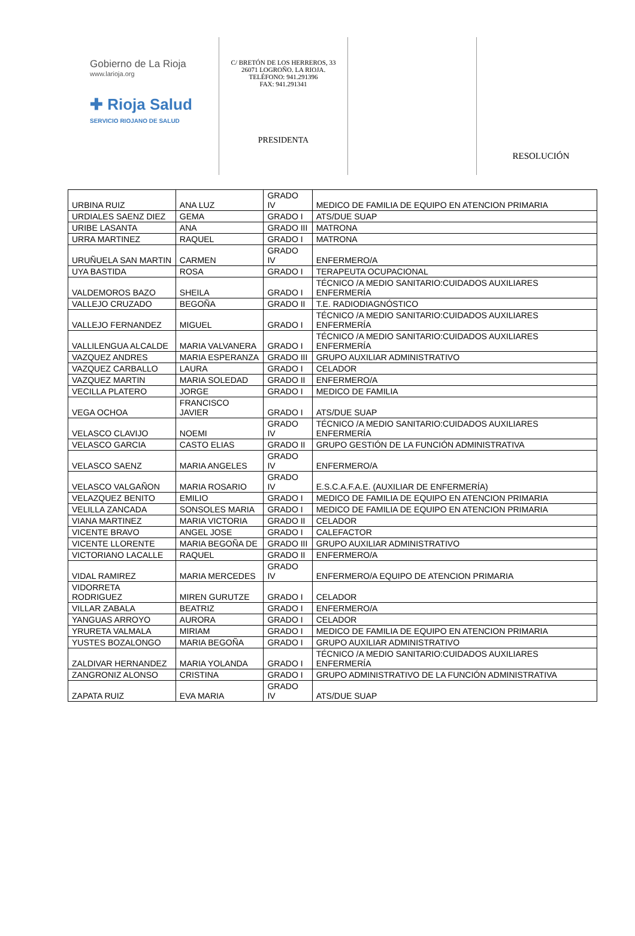Gobierno de La Rioja
www.larioja.org
✚ Rioja Salud
SERVICIO RIOJANO DE SALUD
C/ BRETÓN DE LOS HERREROS, 33
26071 LOGROÑO. LA RIOJA.
TELÉFONO: 941.291396
FAX: 941.291341
PRESIDENTA
RESOLUCIÓN
| URBINA RUIZ | ANA LUZ | GRADO IV | MEDICO DE FAMILIA DE EQUIPO EN ATENCION PRIMARIA |
| URDIALES SAENZ DIEZ | GEMA | GRADO I | ATS/DUE SUAP |
| URIBE LASANTA | ANA | GRADO III | MATRONA |
| URRA MARTINEZ | RAQUEL | GRADO I | MATRONA |
| URUÑUELA SAN MARTIN | CARMEN | GRADO IV | ENFERMERO/A |
| UYA BASTIDA | ROSA | GRADO I | TERAPEUTA OCUPACIONAL |
| VALDEMOROS BAZO | SHEILA | GRADO I | TÉCNICO /A MEDIO SANITARIO:CUIDADOS AUXILIARES ENFERMERÍA |
| VALLEJO CRUZADO | BEGOÑA | GRADO II | T.E. RADIODIAGNÓSTICO |
| VALLEJO FERNANDEZ | MIGUEL | GRADO I | TÉCNICO /A MEDIO SANITARIO:CUIDADOS AUXILIARES ENFERMERÍA |
| VALLILENGUA ALCALDE | MARIA VALVANERA | GRADO I | TÉCNICO /A MEDIO SANITARIO:CUIDADOS AUXILIARES ENFERMERÍA |
| VAZQUEZ ANDRES | MARIA ESPERANZA | GRADO III | GRUPO AUXILIAR ADMINISTRATIVO |
| VAZQUEZ CARBALLO | LAURA | GRADO I | CELADOR |
| VAZQUEZ MARTIN | MARIA SOLEDAD | GRADO II | ENFERMERO/A |
| VECILLA PLATERO | JORGE | GRADO I | MEDICO DE FAMILIA |
| VEGA OCHOA | FRANCISCO JAVIER | GRADO I | ATS/DUE SUAP |
| VELASCO CLAVIJO | NOEMI | GRADO IV | TÉCNICO /A MEDIO SANITARIO:CUIDADOS AUXILIARES ENFERMERÍA |
| VELASCO GARCIA | CASTO ELIAS | GRADO II | GRUPO GESTIÓN DE LA FUNCIÓN ADMINISTRATIVA |
| VELASCO SAENZ | MARIA ANGELES | GRADO IV | ENFERMERO/A |
| VELASCO VALGAÑON | MARIA ROSARIO | GRADO IV | E.S.C.A.F.A.E. (AUXILIAR DE ENFERMERÍA) |
| VELAZQUEZ BENITO | EMILIO | GRADO I | MEDICO DE FAMILIA DE EQUIPO EN ATENCION PRIMARIA |
| VELILLA ZANCADA | SONSOLES MARIA | GRADO I | MEDICO DE FAMILIA DE EQUIPO EN ATENCION PRIMARIA |
| VIANA MARTINEZ | MARIA VICTORIA | GRADO II | CELADOR |
| VICENTE BRAVO | ANGEL JOSE | GRADO I | CALEFACTOR |
| VICENTE LLORENTE | MARIA BEGOÑA DE | GRADO III | GRUPO AUXILIAR ADMINISTRATIVO |
| VICTORIANO LACALLE | RAQUEL | GRADO II | ENFERMERO/A |
| VIDAL RAMIREZ | MARIA MERCEDES | GRADO IV | ENFERMERO/A EQUIPO DE ATENCION PRIMARIA |
| VIDORRETA RODRIGUEZ | MIREN GURUTZE | GRADO I | CELADOR |
| VILLAR ZABALA | BEATRIZ | GRADO I | ENFERMERO/A |
| YANGUAS ARROYO | AURORA | GRADO I | CELADOR |
| YRURETA VALMALA | MIRIAM | GRADO I | MEDICO DE FAMILIA DE EQUIPO EN ATENCION PRIMARIA |
| YUSTES BOZALONGO | MARIA BEGOÑA | GRADO I | GRUPO AUXILIAR ADMINISTRATIVO |
| ZALDIVAR HERNANDEZ | MARIA YOLANDA | GRADO I | TÉCNICO /A MEDIO SANITARIO:CUIDADOS AUXILIARES ENFERMERÍA |
| ZANGRONIZ ALONSO | CRISTINA | GRADO I | GRUPO ADMINISTRATIVO DE LA FUNCIÓN ADMINISTRATIVA |
| ZAPATA RUIZ | EVA MARIA | GRADO IV | ATS/DUE SUAP |